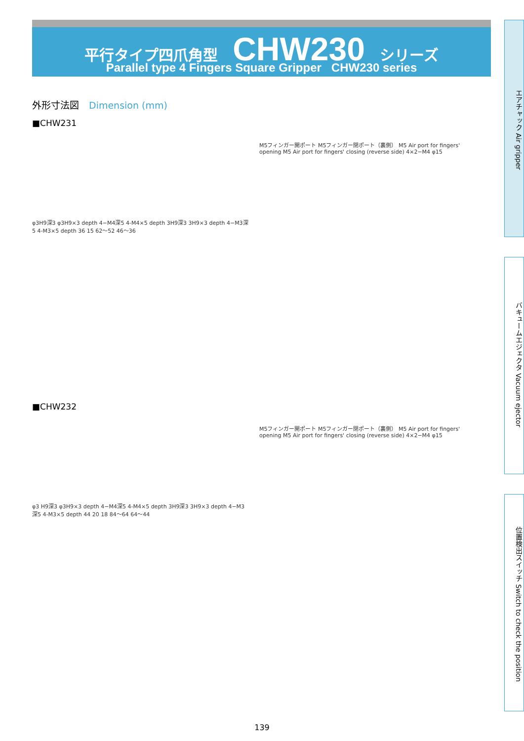平行タイプ四爪角型 CHW230 シリーズ
Parallel type 4 Fingers Square Gripper CHW230 series
エアチャック Air gripper
バキュームエジェクタ Vacuum ejector
位置検出スイッチ Switch to check the position
外形寸法図 Dimension (mm)
■CHW231
φ3H9深3 φ3H9×3 depth 4−M4深5 4-M4×5 depth 3H9深3 3H9×3 depth 4−M3深5 4-M3×5 depth 36 15 62〜52 46〜36
M5フィンガー開ポート M5フィンガー閉ポート（裏側） M5 Air port for fingers' opening M5 Air port for fingers' closing (reverse side) 4×2−M4 φ15
■CHW232
φ3 H9深3 φ3H9×3 depth 4−M4深5 4-M4×5 depth 3H9深3 3H9×3 depth 4−M3深5 4-M3×5 depth 44 20 18 84〜64 64〜44
M5フィンガー開ポート M5フィンガー閉ポート（裏側） M5 Air port for fingers' opening M5 Air port for fingers' closing (reverse side) 4×2−M4 φ15
139